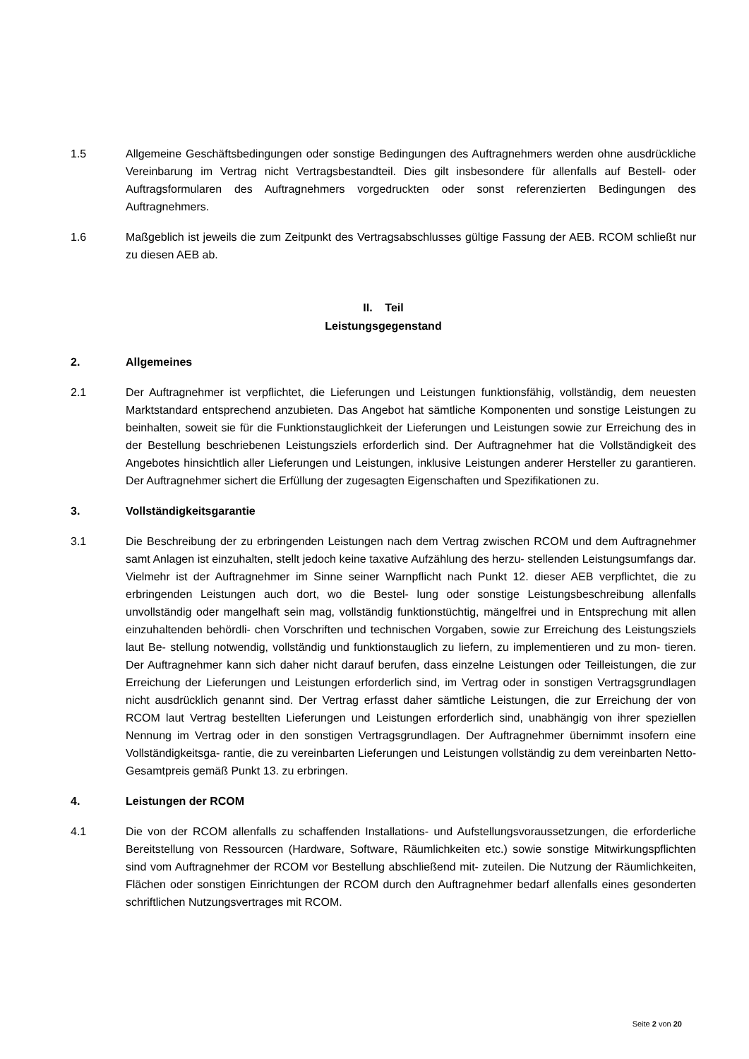1.5 Allgemeine Geschäftsbedingungen oder sonstige Bedingungen des Auftragnehmers werden ohne ausdrückliche Vereinbarung im Vertrag nicht Vertragsbestandteil. Dies gilt insbesondere für allenfalls auf Bestell- oder Auftragsformularen des Auftragnehmers vorgedruckten oder sonst re­ferenzierten Bedingungen des Auftragnehmers.
1.6 Maßgeblich ist jeweils die zum Zeitpunkt des Vertragsabschlusses gültige Fassung der AEB. RCOM schließt nur zu diesen AEB ab.
II. Teil
Leistungsgegenstand
2. Allgemeines
2.1 Der Auftragnehmer ist verpflichtet, die Lieferungen und Leistungen funktionsfähig, vollständig, dem neuesten Marktstandard entsprechend anzubieten. Das Angebot hat sämtliche Komponen­ten und sonstige Leistungen zu beinhalten, soweit sie für die Funktionstauglichkeit der Lieferun­gen und Leistungen sowie zur Erreichung des in der Bestellung beschriebenen Leistungsziels erforderlich sind. Der Auftragnehmer hat die Vollständigkeit des Angebotes hinsichtlich aller Lie­ferungen und Leistungen, inklusive Leistungen anderer Hersteller zu garantieren. Der Auftrag­nehmer sichert die Erfüllung der zugesagten Eigenschaften und Spezifikationen zu.
3. Vollständigkeitsgarantie
3.1 Die Beschreibung der zu erbringenden Leistungen nach dem Vertrag zwischen RCOM und dem Auftragnehmer samt Anlagen ist einzuhalten, stellt jedoch keine taxative Aufzählung des herzu- stellenden Leistungsumfangs dar. Vielmehr ist der Auftragnehmer im Sinne seiner Warnpflicht nach Punkt 12. dieser AEB verpflichtet, die zu erbringenden Leistungen auch dort, wo die Bestel- lung oder sonstige Leistungsbeschreibung allenfalls unvollständig oder mangelhaft sein mag, vollständig funktionstüchtig, mängelfrei und in Entsprechung mit allen einzuhaltenden behördli- chen Vorschriften und technischen Vorgaben, sowie zur Erreichung des Leistungsziels laut Be- stellung notwendig, vollständig und funktionstauglich zu liefern, zu implementieren und zu mon- tieren. Der Auftragnehmer kann sich daher nicht darauf berufen, dass einzelne Leistungen oder Teilleistungen, die zur Erreichung der Lieferungen und Leistungen erforderlich sind, im Vertrag oder in sonstigen Vertragsgrundlagen nicht ausdrücklich genannt sind. Der Vertrag erfasst daher sämtliche Leistungen, die zur Erreichung der von RCOM laut Vertrag bestellten Lieferungen und Leistungen erforderlich sind, unabhängig von ihrer speziellen Nennung im Vertrag oder in den sonstigen Vertragsgrundlagen. Der Auftragnehmer übernimmt insofern eine Vollständigkeitsga- rantie, die zu vereinbarten Lieferungen und Leistungen vollständig zu dem vereinbarten Netto- Gesamtpreis gemäß Punkt 13. zu erbringen.
4. Leistungen der RCOM
4.1 Die von der RCOM allenfalls zu schaffenden Installations- und Aufstellungsvoraussetzungen, die erforderliche Bereitstellung von Ressourcen (Hardware, Software, Räumlichkeiten etc.) sowie sonstige Mitwirkungspflichten sind vom Auftragnehmer der RCOM vor Bestellung abschließend mit- zuteilen. Die Nutzung der Räumlichkeiten, Flächen oder sonstigen Einrichtungen der RCOM durch den Auftragnehmer bedarf allenfalls eines gesonderten schriftlichen Nutzungsvertrages mit RCOM.
Seite 2 von 20